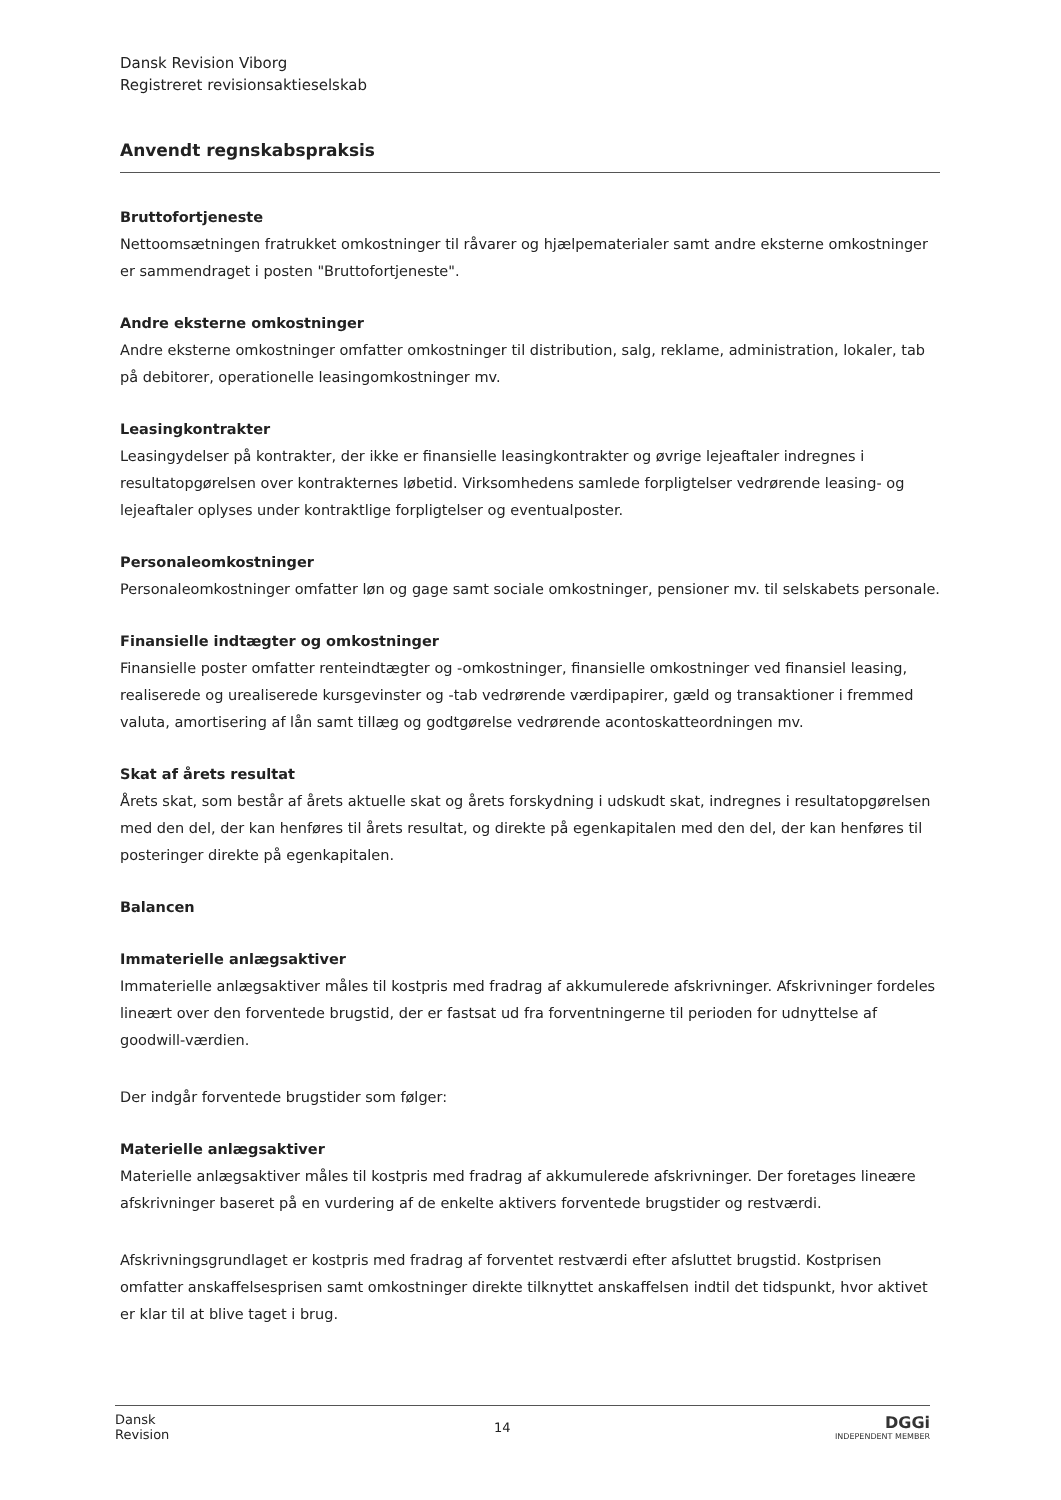Dansk Revision Viborg
Registreret revisionsaktieselskab
Anvendt regnskabspraksis
Bruttofortjeneste
Nettoomsætningen fratrukket omkostninger til råvarer og hjælpematerialer samt andre eksterne omkostninger er sammendraget i posten "Bruttofortjeneste".
Andre eksterne omkostninger
Andre eksterne omkostninger omfatter omkostninger til distribution, salg, reklame, administration, lokaler, tab på debitorer, operationelle leasingomkostninger mv.
Leasingkontrakter
Leasingydelser på kontrakter, der ikke er finansielle leasingkontrakter og øvrige lejeaftaler indregnes i resultatopgørelsen over kontrakternes løbetid. Virksomhedens samlede forpligtelser vedrørende leasing- og lejeaftaler oplyses under kontraktlige forpligtelser og eventualposter.
Personaleomkostninger
Personaleomkostninger omfatter løn og gage samt sociale omkostninger, pensioner mv. til selskabets personale.
Finansielle indtægter og omkostninger
Finansielle poster omfatter renteindtægter og -omkostninger, finansielle omkostninger ved finansiel leasing, realiserede og urealiserede kursgevinster og -tab vedrørende værdipapirer, gæld og transaktioner i fremmed valuta, amortisering af lån samt tillæg og godtgørelse vedrørende acontoskatteordningen mv.
Skat af årets resultat
Årets skat, som består af årets aktuelle skat og årets forskydning i udskudt skat, indregnes i resultatopgørelsen med den del, der kan henføres til årets resultat, og direkte på egenkapitalen med den del, der kan henføres til posteringer direkte på egenkapitalen.
Balancen
Immaterielle anlægsaktiver
Immaterielle anlægsaktiver måles til kostpris med fradrag af akkumulerede afskrivninger. Afskrivninger fordeles lineært over den forventede brugstid, der er fastsat ud fra forventningerne til perioden for udnyttelse af goodwill-værdien.
Der indgår forventede brugstider som følger:
Materielle anlægsaktiver
Materielle anlægsaktiver måles til kostpris med fradrag af akkumulerede afskrivninger. Der foretages lineære afskrivninger baseret på en vurdering af de enkelte aktivers forventede brugstider og restværdi.
Afskrivningsgrundlaget er kostpris med fradrag af forventet restværdi efter afsluttet brugstid. Kostprisen omfatter anskaffelsesprisen samt omkostninger direkte tilknyttet anskaffelsen indtil det tidspunkt, hvor aktivet er klar til at blive taget i brug.
Dansk
Revision
14
DGGi
INDEPENDENT MEMBER